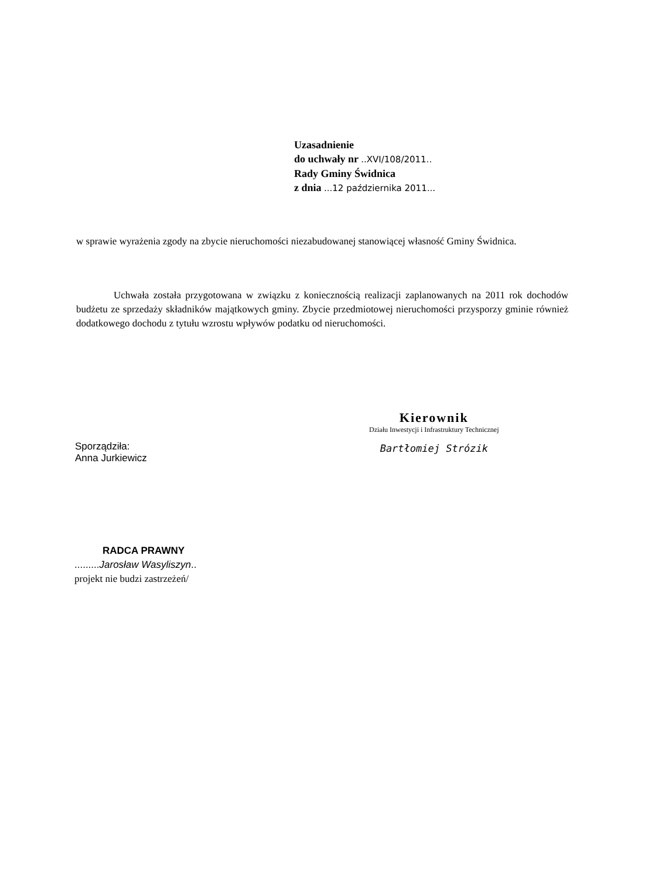Uzasadnienie
do uchwały nr ..XVI/108/2011..
Rady Gminy Świdnica
z dnia ...12 października 2011...
w sprawie wyrażenia zgody na zbycie nieruchomości niezabudowanej stanowiącej własność Gminy Świdnica.
Uchwała została przygotowana w związku z koniecznością realizacji zaplanowanych na 2011 rok dochodów budżetu ze sprzedaży składników majątkowych gminy. Zbycie przedmiotowej nieruchomości przysporzy gminie również dodatkowego dochodu z tytułu wzrostu wpływów podatku od nieruchomości.
Kierownik
Działu Inwestycji i Infrastruktury Technicznej
Bartłomiej Strózik
Sporządziła:
Anna Jurkiewicz
RADCA PRAWNY
.........Jarosław Wasyliszyn..
projekt nie budzi zastrzeżeń/